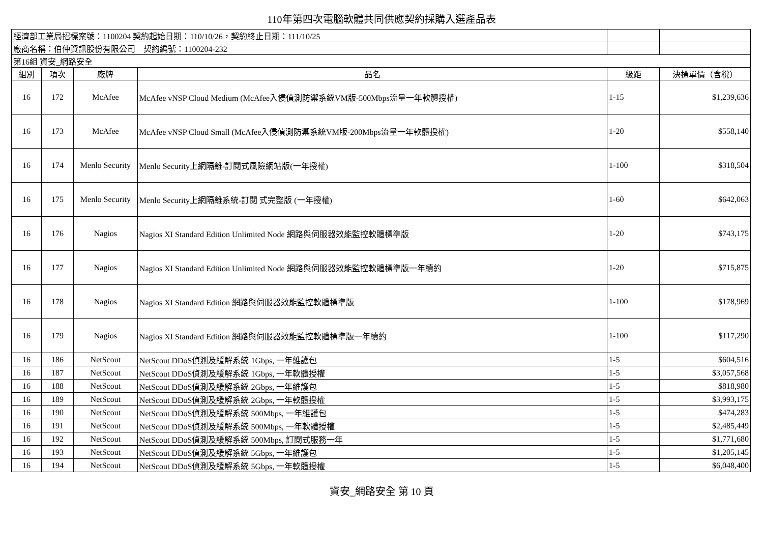110年第四次電腦軟體共同供應契約採購入選產品表
| 經濟部工業局招標案號：1100204 契約起始日期：110/10/26，契約終止日期：111/10/25 | | | | | |
| 廠商名稱：伯仲資訊股份有限公司 契約編號：1100204-232 | | | | | |
| 第16組 資安_網路安全 | | | | | |
| 組別 | 項次 | 廠牌 | 品名 | 級距 | 決標單價（含稅） |
| 16 | 172 | McAfee | McAfee vNSP Cloud Medium (McAfee入侵偵測防禦系統VM版-500Mbps流量一年軟體授權) | 1-15 | $1,239,636 |
| 16 | 173 | McAfee | McAfee vNSP Cloud Small (McAfee入侵偵測防禦系統VM版-200Mbps流量一年軟體授權) | 1-20 | $558,140 |
| 16 | 174 | Menlo Security | Menlo Security上網隔離-訂閱式風險網站版(一年授權) | 1-100 | $318,504 |
| 16 | 175 | Menlo Security | Menlo Security上網隔離系統-訂閱 式完整版 (一年授權) | 1-60 | $642,063 |
| 16 | 176 | Nagios | Nagios XI Standard Edition Unlimited Node 網路與伺服器效能監控軟體標準版 | 1-20 | $743,175 |
| 16 | 177 | Nagios | Nagios XI Standard Edition Unlimited Node 網路與伺服器效能監控軟體標準版一年續約 | 1-20 | $715,875 |
| 16 | 178 | Nagios | Nagios XI Standard Edition 網路與伺服器效能監控軟體標準版 | 1-100 | $178,969 |
| 16 | 179 | Nagios | Nagios XI Standard Edition 網路與伺服器效能監控軟體標準版一年續約 | 1-100 | $117,290 |
| 16 | 186 | NetScout | NetScout DDoS偵測及緩解系統 1Gbps, 一年維護包 | 1-5 | $604,516 |
| 16 | 187 | NetScout | NetScout DDoS偵測及緩解系統 1Gbps, 一年軟體授權 | 1-5 | $3,057,568 |
| 16 | 188 | NetScout | NetScout DDoS偵測及緩解系統 2Gbps, 一年維護包 | 1-5 | $818,980 |
| 16 | 189 | NetScout | NetScout DDoS偵測及緩解系統 2Gbps, 一年軟體授權 | 1-5 | $3,993,175 |
| 16 | 190 | NetScout | NetScout DDoS偵測及緩解系統 500Mbps, 一年維護包 | 1-5 | $474,283 |
| 16 | 191 | NetScout | NetScout DDoS偵測及緩解系統 500Mbps, 一年軟體授權 | 1-5 | $2,485,449 |
| 16 | 192 | NetScout | NetScout DDoS偵測及緩解系統 500Mbps, 訂閱式服務一年 | 1-5 | $1,771,680 |
| 16 | 193 | NetScout | NetScout DDoS偵測及緩解系統 5Gbps, 一年維護包 | 1-5 | $1,205,145 |
| 16 | 194 | NetScout | NetScout DDoS偵測及緩解系統 5Gbps, 一年軟體授權 | 1-5 | $6,048,400 |
資安_網路安全 第 10 頁